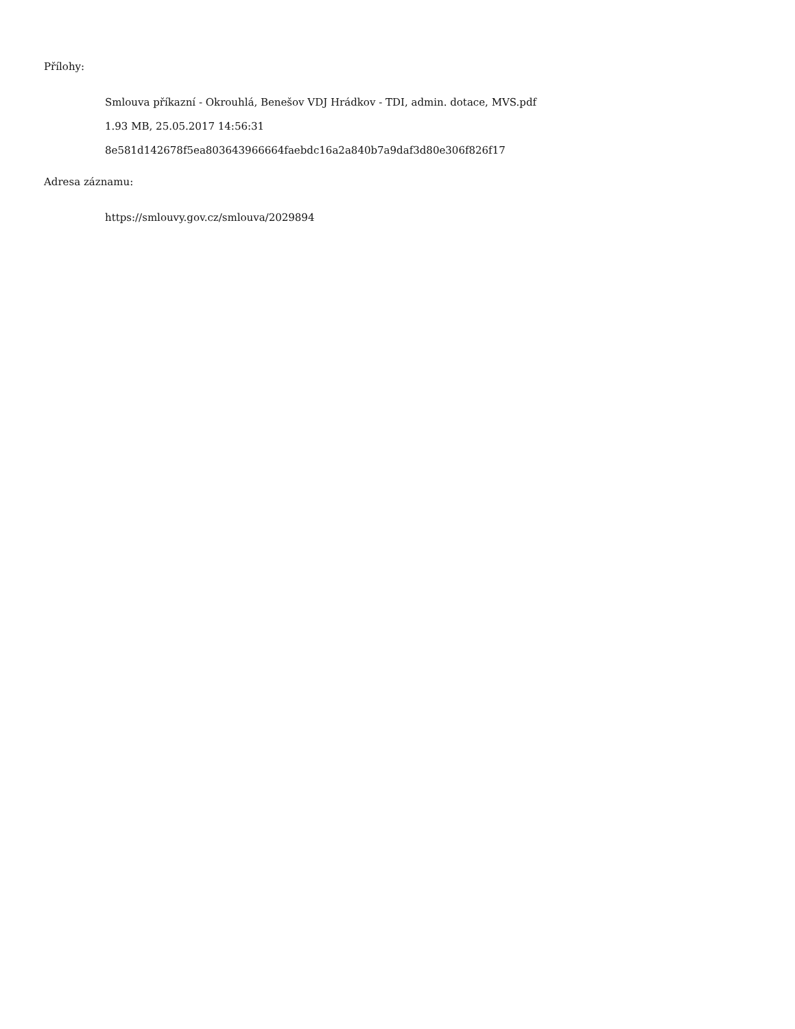Přílohy:
Smlouva příkazní - Okrouhlá, Benešov VDJ Hrádkov - TDI, admin. dotace, MVS.pdf
1.93 MB, 25.05.2017 14:56:31
8e581d142678f5ea803643966664faebdc16a2a840b7a9daf3d80e306f826f17
Adresa záznamu:
https://smlouvy.gov.cz/smlouva/2029894